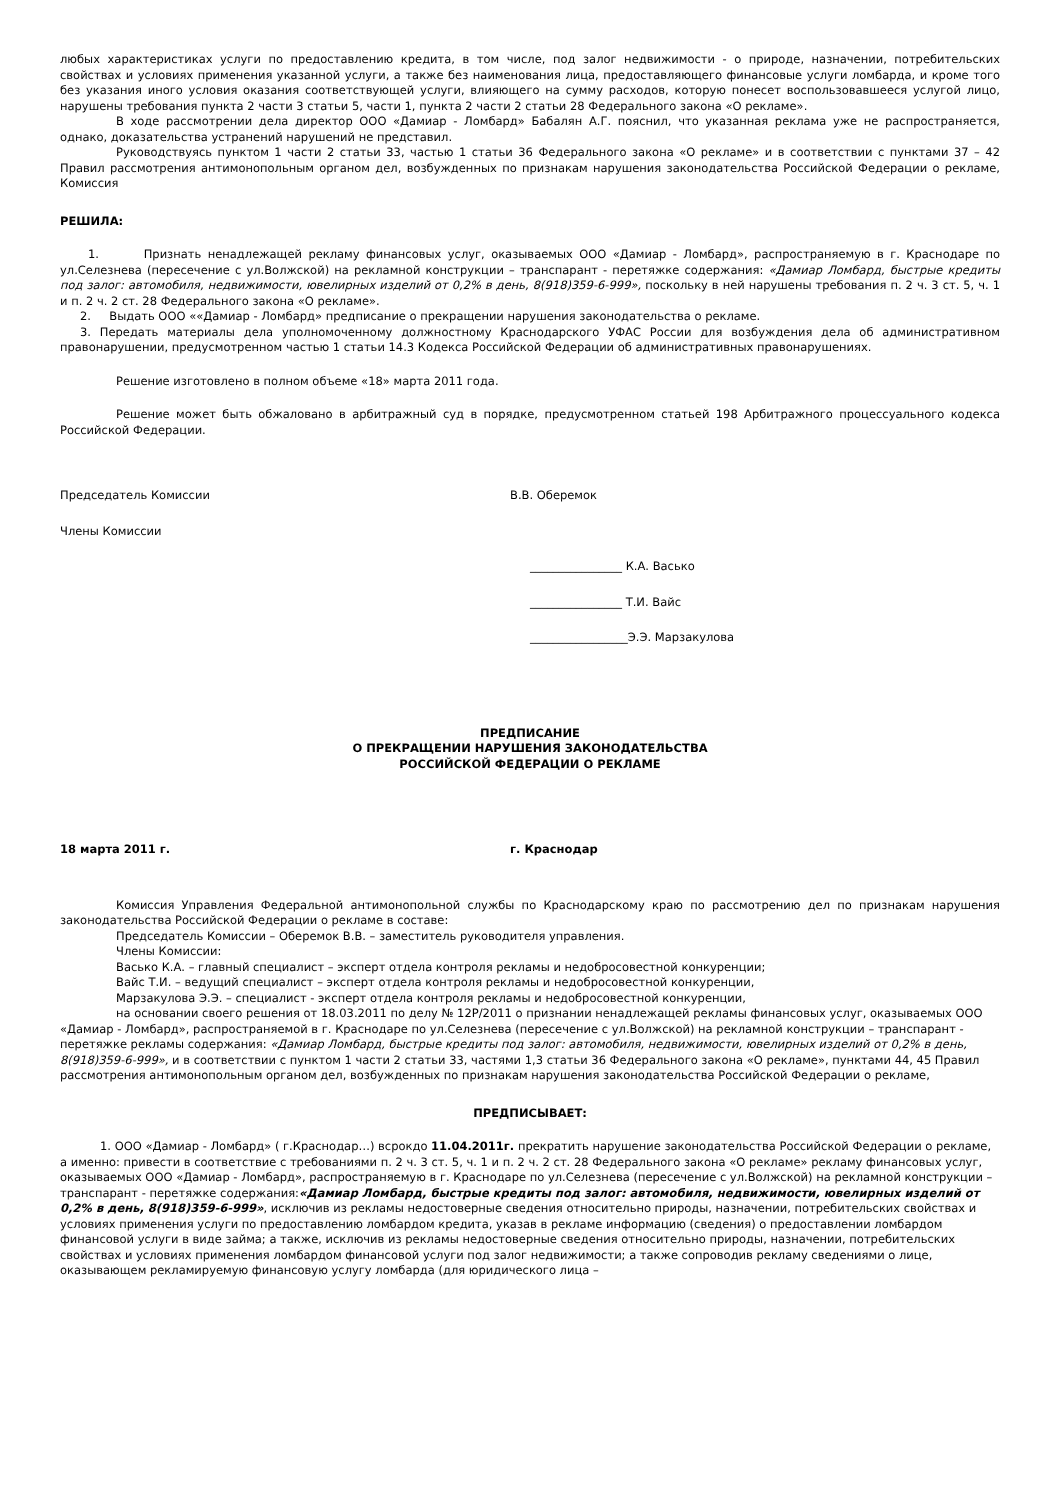любых характеристиках услуги по предоставлению кредита, в том числе, под залог недвижимости - о природе, назначении, потребительских свойствах и условиях применения указанной услуги, а также без наименования лица, предоставляющего финансовые услуги ломбарда, и кроме того без указания иного условия оказания соответствующей услуги, влияющего на сумму расходов, которую понесет воспользовавшееся услугой лицо, нарушены требования пункта 2 части 3 статьи 5, части 1, пункта 2 части 2 статьи 28 Федерального закона «О рекламе».
В ходе рассмотрении дела директор ООО «Дамиар - Ломбард» Бабалян А.Г. пояснил, что указанная реклама уже не распространяется, однако, доказательства устранений нарушений не представил.
Руководствуясь пунктом 1 части 2 статьи 33, частью 1 статьи 36 Федерального закона «О рекламе» и в соответствии с пунктами 37 – 42 Правил рассмотрения антимонопольным органом дел, возбужденных по признакам нарушения законодательства Российской Федерации о рекламе, Комиссия
РЕШИЛА:
1. Признать ненадлежащей рекламу финансовых услуг, оказываемых ООО «Дамиар - Ломбард», распространяемую в г. Краснодаре по ул.Селезнева (пересечение с ул.Волжской) на рекламной конструкции – транспарант - перетяжке содержания: «Дамиар Ломбард, быстрые кредиты под залог: автомобиля, недвижимости, ювелирных изделий от 0,2% в день, 8(918)359-6-999», поскольку в ней нарушены требования п. 2 ч. 3 ст. 5, ч. 1 и п. 2 ч. 2 ст. 28 Федерального закона «О рекламе».
2. Выдать ООО ««Дамиар - Ломбард» предписание о прекращении нарушения законодательства о рекламе.
3. Передать материалы дела уполномоченному должностному Краснодарского УФАС России для возбуждения дела об административном правонарушении, предусмотренном частью 1 статьи 14.3 Кодекса Российской Федерации об административных правонарушениях.
Решение изготовлено в полном объеме «18» марта 2011 года.
Решение может быть обжаловано в арбитражный суд в порядке, предусмотренном статьей 198 Арбитражного процессуального кодекса Российской Федерации.
Председатель Комиссии В.В. Оберемок
Члены Комиссии
________________ К.А. Васько
________________ Т.И. Вайс
_________________Э.Э. Марзакулова
ПРЕДПИСАНИЕ
О ПРЕКРАЩЕНИИ НАРУШЕНИЯ ЗАКОНОДАТЕЛЬСТВА
РОССИЙСКОЙ ФЕДЕРАЦИИ О РЕКЛАМЕ
18 марта 2011 г. г. Краснодар
Комиссия Управления Федеральной антимонопольной службы по Краснодарскому краю по рассмотрению дел по признакам нарушения законодательства Российской Федерации о рекламе в составе:
Председатель Комиссии – Оберемок В.В. – заместитель руководителя управления.
Члены Комиссии:
Васько К.А. – главный специалист – эксперт отдела контроля рекламы и недобросовестной конкуренции;
Вайс Т.И. – ведущий специалист – эксперт отдела контроля рекламы и недобросовестной конкуренции,
Марзакулова Э.Э. – специалист - эксперт отдела контроля рекламы и недобросовестной конкуренции,
на основании своего решения от 18.03.2011 по делу № 12Р/2011 о признании ненадлежащей рекламы финансовых услуг, оказываемых ООО «Дамиар - Ломбард», распространяемой в г. Краснодаре по ул.Селезнева (пересечение с ул.Волжской) на рекламной конструкции – транспарант - перетяжке рекламы содержания: «Дамиар Ломбард, быстрые кредиты под залог: автомобиля, недвижимости, ювелирных изделий от 0,2% в день, 8(918)359-6-999», и в соответствии с пунктом 1 части 2 статьи 33, частями 1,3 статьи 36 Федерального закона «О рекламе», пунктами 44, 45 Правил рассмотрения антимонопольным органом дел, возбужденных по признакам нарушения законодательства Российской Федерации о рекламе,
ПРЕДПИСЫВАЕТ:
1. ООО «Дамиар - Ломбард» ( г.Краснодар…) всрокдо 11.04.2011г. прекратить нарушение законодательства Российской Федерации о рекламе, а именно: привести в соответствие с требованиями п. 2 ч. 3 ст. 5, ч. 1 и п. 2 ч. 2 ст. 28 Федерального закона «О рекламе» рекламу финансовых услуг, оказываемых ООО «Дамиар - Ломбард», распространяемую в г. Краснодаре по ул.Селезнева (пересечение с ул.Волжской) на рекламной конструкции – транспарант - перетяжке содержания:«Дамиар Ломбард, быстрые кредиты под залог: автомобиля, недвижимости, ювелирных изделий от 0,2% в день, 8(918)359-6-999», исключив из рекламы недостоверные сведения относительно природы, назначении, потребительских свойствах и условиях применения услуги по предоставлению ломбардом кредита, указав в рекламе информацию (сведения) о предоставлении ломбардом финансовой услуги в виде займа; а также, исключив из рекламы недостоверные сведения относительно природы, назначении, потребительских свойствах и условиях применения ломбардом финансовой услуги под залог недвижимости; а также сопроводив рекламу сведениями о лице, оказывающем рекламируемую финансовую услугу ломбарда (для юридического лица –